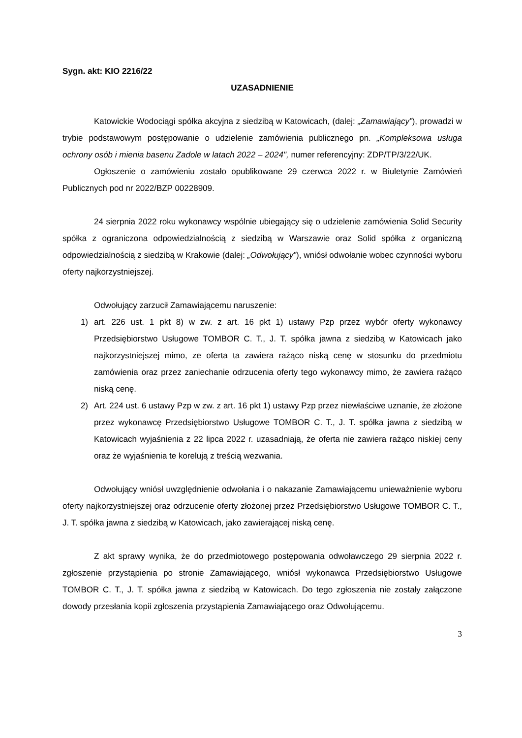Sygn. akt: KIO 2216/22
UZASADNIENIE
Katowickie Wodociągi spółka akcyjna z siedzibą w Katowicach, (dalej: „Zamawiający”), prowadzi w trybie podstawowym postępowanie o udzielenie zamówienia publicznego pn. „Kompleksowa usługa ochrony osób i mienia basenu Zadole w latach 2022 – 2024", numer referencyjny: ZDP/TP/3/22/UK.
Ogłoszenie o zamówieniu zostało opublikowane 29 czerwca 2022 r. w Biuletynie Zamówień Publicznych pod nr 2022/BZP 00228909.
24 sierpnia 2022 roku wykonawcy wspólnie ubiegający się o udzielenie zamówienia Solid Security spółka z ograniczona odpowiedzialnością z siedzibą w Warszawie oraz Solid spółka z organiczną odpowiedzialnością z siedzibą w Krakowie (dalej: „Odwołujący”), wniósł odwołanie wobec czynności wyboru oferty najkorzystniejszej.
Odwołujący zarzucił Zamawiającemu naruszenie:
1) art. 226 ust. 1 pkt 8) w zw. z art. 16 pkt 1) ustawy Pzp przez wybór oferty wykonawcy Przedsiębiorstwo Usługowe TOMBOR C. T., J. T. spółka jawna z siedzibą w Katowicach jako najkorzystniejszej mimo, ze oferta ta zawiera rażąco niską cenę w stosunku do przedmiotu zamówienia oraz przez zaniechanie odrzucenia oferty tego wykonawcy mimo, że zawiera rażąco niską cenę.
2) Art. 224 ust. 6 ustawy Pzp w zw. z art. 16 pkt 1) ustawy Pzp przez niewłaściwe uznanie, że złożone przez wykonawcę Przedsiębiorstwo Usługowe TOMBOR C. T., J. T. spółka jawna z siedzibą w Katowicach wyjaśnienia z 22 lipca 2022 r. uzasadniają, że oferta nie zawiera rażąco niskiej ceny oraz że wyjaśnienia te korelują z treścią wezwania.
Odwołujący wniósł uwzględnienie odwołania i o nakazanie Zamawiającemu unieważnienie wyboru oferty najkorzystniejszej oraz odrzucenie oferty złożonej przez Przedsiębiorstwo Usługowe TOMBOR C. T., J. T. spółka jawna z siedzibą w Katowicach, jako zawierającej niską cenę.
Z akt sprawy wynika, że do przedmiotowego postępowania odwoławczego 29 sierpnia 2022 r. zgłoszenie przystąpienia po stronie Zamawiającego, wniósł wykonawca Przedsiębiorstwo Usługowe TOMBOR C. T., J. T. spółka jawna z siedzibą w Katowicach. Do tego zgłoszenia nie zostały załączone dowody przesłania kopii zgłoszenia przystąpienia Zamawiającego oraz Odwołującemu.
3